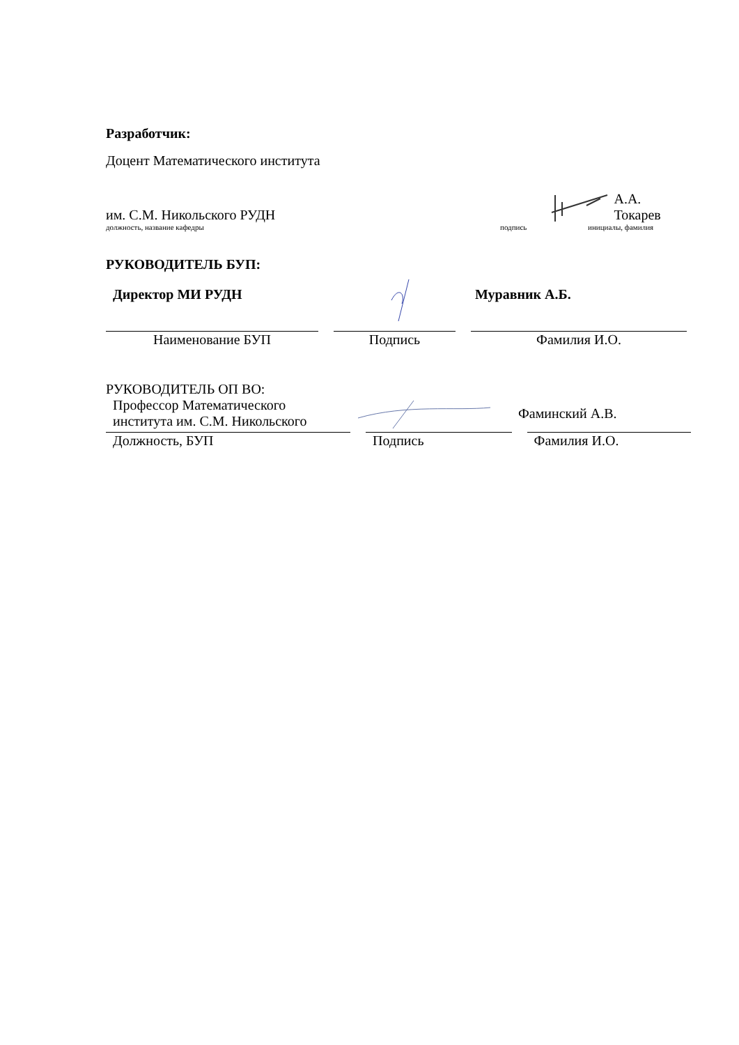Разработчик:
Доцент Математического института
им. С.М. Никольского РУДН
А.А. Токарев
должность, название кафедры подпись инициалы, фамилия
РУКОВОДИТЕЛЬ БУП:
Директор МИ РУДН Муравник А.Б.
Наименование БУП Подпись Фамилия И.О.
РУКОВОДИТЕЛЬ ОП ВО:
Профессор Математического
института им. С.М. Никольского
Фаминский А.В.
Должность, БУП Подпись Фамилия И.О.